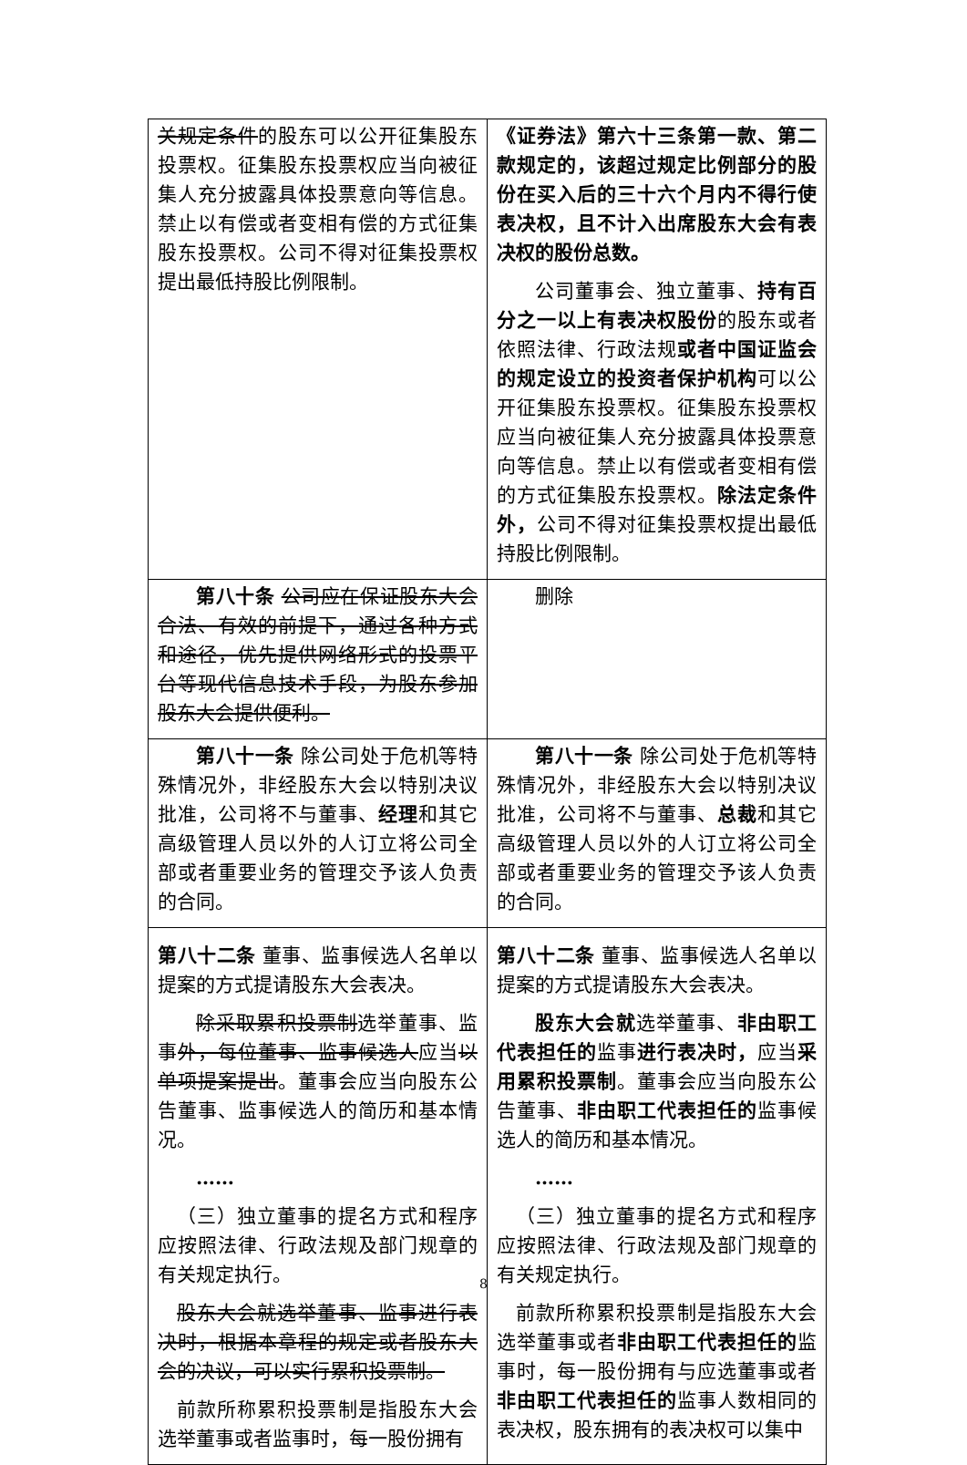| 关规定条件 的股东可以公开征集股东投票权。征集股东投票权应当向被征集人充分披露具体投票意向等信息。禁止以有偿或者变相有偿的方式征集股东投票权。公司不得对征集投票权提出最低持股比例限制。 | 《证券法》第六十三条第一款、第二款规定的，该超过规定比例部分的股份在买入后的三十六个月内不得行使表决权，且不计入出席股东大会有表决权的股份总数。 公司董事会、独立董事、 持有百分之一以上有表决权股份 的股东或者依照法律、行政法规 或者中国证监会的规定设立的投资者保护机构 可以公开征集股东投票权。征集股东投票权应当向被征集人充分披露具体投票意向等信息。禁止以有偿或者变相有偿的方式征集股东投票权。 除法定条件外， 公司不得对征集投票权提出最低持股比例限制。 |
| 第八十条 公司应在保证股东大会合法、有效的前提下，通过各种方式和途径，优先提供网络形式的投票平台等现代信息技术手段，为股东参加股东大会提供便利。 | 删除 |
| 第八十一条 除公司处于危机等特殊情况外，非经股东大会以特别决议批准，公司将不与董事、 经理 和其它高级管理人员以外的人订立将公司全部或者重要业务的管理交予该人负责的合同。 | 第八十一条 除公司处于危机等特殊情况外，非经股东大会以特别决议批准，公司将不与董事、 总裁 和其它高级管理人员以外的人订立将公司全部或者重要业务的管理交予该人负责的合同。 |
| 第八十二条 董事、监事候选人名单以提案的方式提请股东大会表决。 除采取累积投票制 选举董事、监事 外，每位董事、监事候选人 应当 以单项提案提出 。董事会应当向股东公告董事、监事候选人的简历和基本情况。 …… （三）独立董事的提名方式和程序应按照法律、行政法规及部门规章的有关规定执行。 股东大会就选举董事、监事进行表决时，根据本章程的规定或者股东大会的决议，可以实行累积投票制。 前款所称累积投票制是指股东大会选举董事或者监事时，每一股份拥有 | 第八十二条 董事、监事候选人名单以提案的方式提请股东大会表决。 股东大会就 选举董事、 非由职工代表担任的 监事 进行表决时， 应当 采用累积投票制 。董事会应当向股东公告董事、 非由职工代表担任的 监事候选人的简历和基本情况。 …… （三）独立董事的提名方式和程序应按照法律、行政法规及部门规章的有关规定执行。 前款所称累积投票制是指股东大会选举董事或者 非由职工代表担任的 监事时，每一股份拥有与应选董事或者 非由职工代表担任的 监事人数相同的表决权，股东拥有的表决权可以集中 |
8